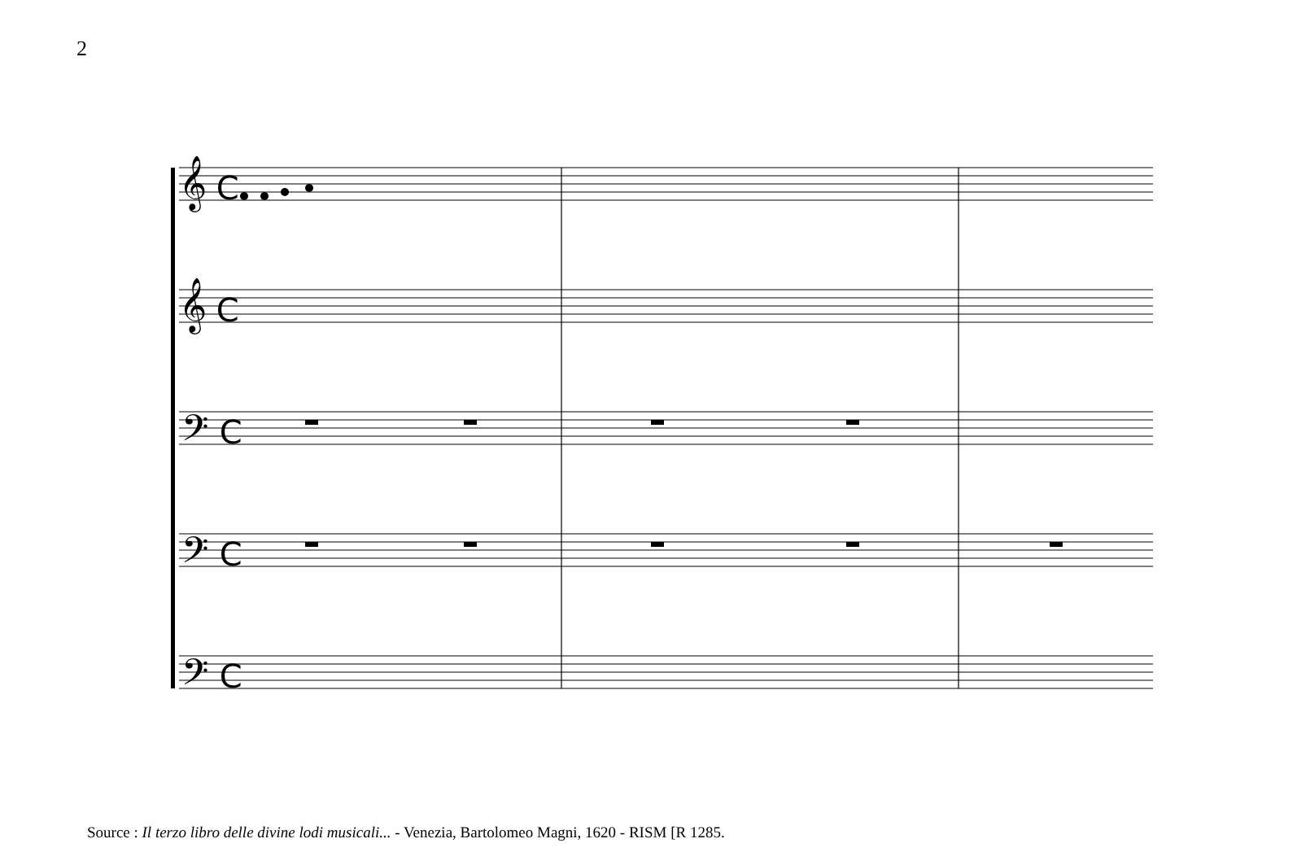2
𝄞 C
𝄞 C
𝄢 C
𝄢 C
𝄢 C
Source : Il terzo libro delle divine lodi musicali... - Venezia, Bartolomeo Magni, 1620 - RISM [R 1285.